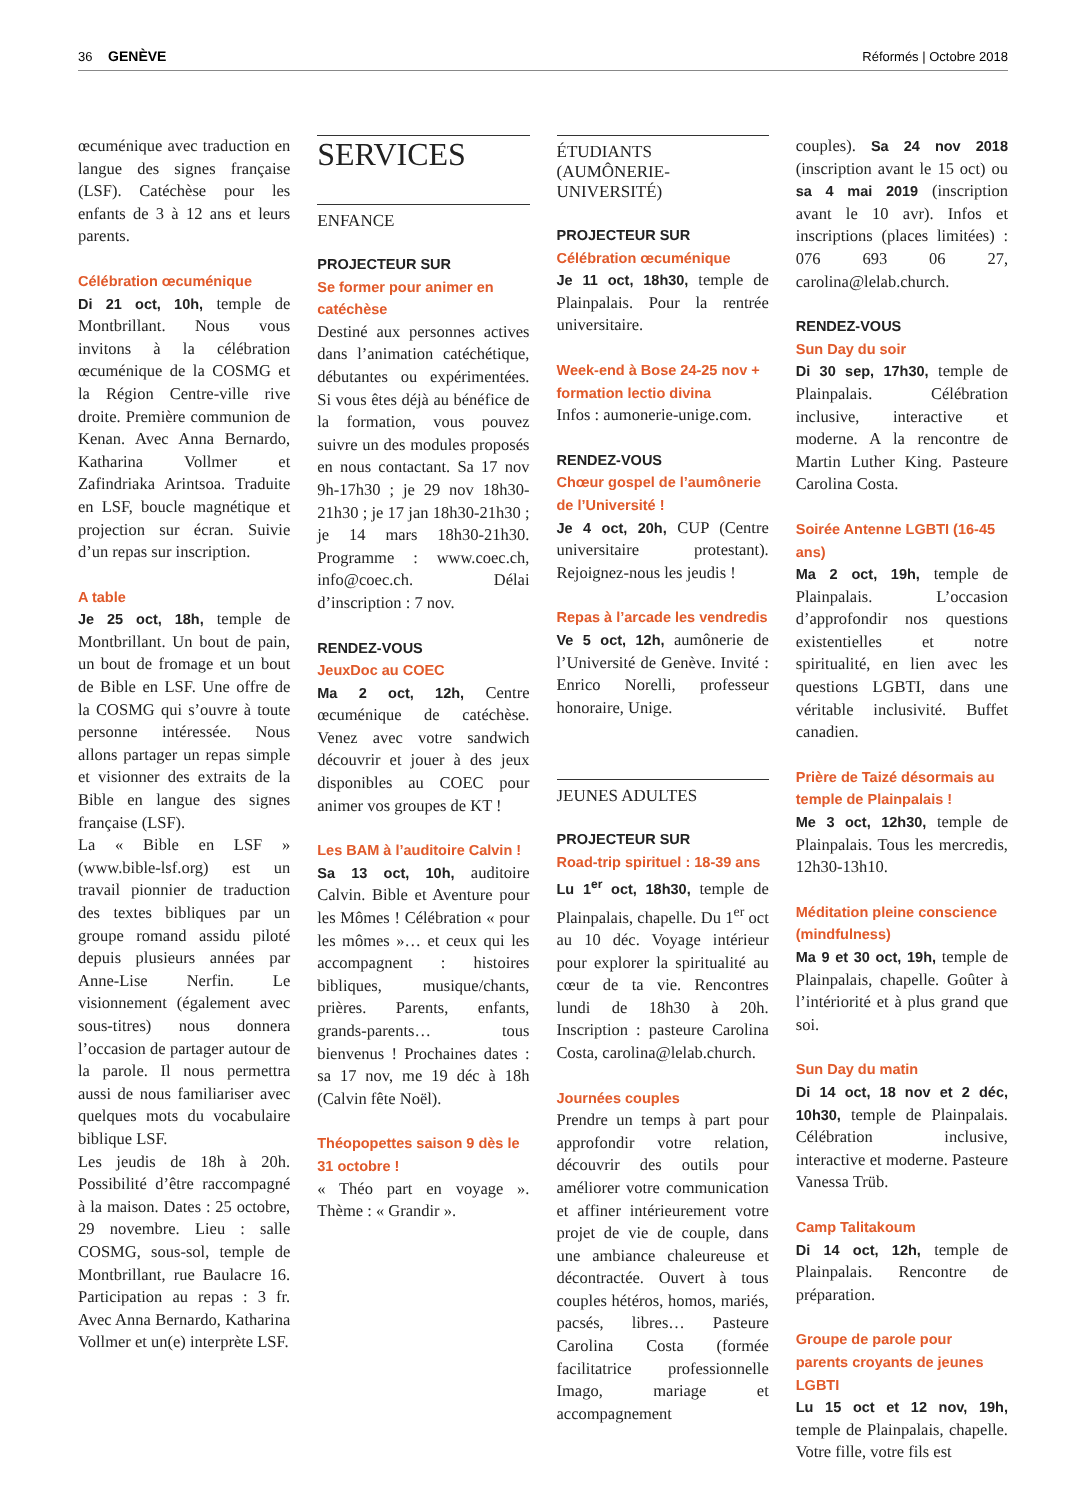36 GENÈVE
Réformés | Octobre 2018
œcuménique avec traduction en langue des signes française (LSF). Catéchèse pour les enfants de 3 à 12 ans et leurs parents.
Célébration œcuménique
Di 21 oct, 10h, temple de Montbrillant. Nous vous invitons à la célébration œcuménique de la COSMG et la Région Centre-ville rive droite. Première communion de Kenan. Avec Anna Bernardo, Katharina Vollmer et Zafindriaka Arintsoa. Traduite en LSF, boucle magnétique et projection sur écran. Suivie d’un repas sur inscription.
A table
Je 25 oct, 18h, temple de Montbrillant. Un bout de pain, un bout de fromage et un bout de Bible en LSF. Une offre de la COSMG qui s’ouvre à toute personne intéressée. Nous allons partager un repas simple et visionner des extraits de la Bible en langue des signes française (LSF).
La « Bible en LSF » (www.bible-lsf.org) est un travail pionnier de traduction des textes bibliques par un groupe romand assidu piloté depuis plusieurs années par Anne-Lise Nerfin. Le visionnement (également avec sous-titres) nous donnera l’occasion de partager autour de la parole. Il nous permettra aussi de nous familiariser avec quelques mots du vocabulaire biblique LSF.
Les jeudis de 18h à 20h. Possibilité d’être raccompagné à la maison. Dates : 25 octobre, 29 novembre. Lieu : salle COSMG, sous-sol, temple de Montbrillant, rue Baulacre 16. Participation au repas : 3 fr. Avec Anna Bernardo, Katharina Vollmer et un(e) interprète LSF.
SERVICES
ENFANCE
PROJECTEUR SUR
Se former pour animer en catéchèse
Destiné aux personnes actives dans l’animation catéchétique, débutantes ou expérimentées. Si vous êtes déjà au bénéfice de la formation, vous pouvez suivre un des modules proposés en nous contactant. Sa 17 nov 9h-17h30 ; je 29 nov 18h30-21h30 ; je 17 jan 18h30-21h30 ; je 14 mars 18h30-21h30. Programme : www.coec.ch, info@coec.ch. Délai d’inscription : 7 nov.
RENDEZ-VOUS
JeuxDoc au COEC
Ma 2 oct, 12h, Centre œcuménique de catéchèse. Venez avec votre sandwich découvrir et jouer à des jeux disponibles au COEC pour animer vos groupes de KT !
Les BAM à l’auditoire Calvin !
Sa 13 oct, 10h, auditoire Calvin. Bible et Aventure pour les Mômes ! Célébration « pour les mômes »… et ceux qui les accompagnent : histoires bibliques, musique/chants, prières. Parents, enfants, grands-parents… tous bienvenus ! Prochaines dates : sa 17 nov, me 19 déc à 18h (Calvin fête Noël).
Théopopettes saison 9 dès le 31 octobre !
« Théo part en voyage ». Thème : « Grandir ».
ÉTUDIANTS (AUMÔNERIE-UNIVERSITÉ)
PROJECTEUR SUR
Célébration œcuménique
Je 11 oct, 18h30, temple de Plainpalais. Pour la rentrée universitaire.
Week-end à Bose 24-25 nov + formation lectio divina
Infos : aumonerie-unige.com.
RENDEZ-VOUS
Chœur gospel de l’aumônerie de l’Université !
Je 4 oct, 20h, CUP (Centre universitaire protestant). Rejoignez-nous les jeudis !
Repas à l’arcade les vendredis
Ve 5 oct, 12h, aumônerie de l’Université de Genève. Invité : Enrico Norelli, professeur honoraire, Unige.
JEUNES ADULTES
PROJECTEUR SUR
Road-trip spirituel : 18-39 ans
Lu 1<sup>er</sup> oct, 18h30, temple de Plainpalais, chapelle. Du 1<sup>er</sup> oct au 10 déc. Voyage intérieur pour explorer la spiritualité au cœur de ta vie. Rencontres lundi de 18h30 à 20h. Inscription : pasteure Carolina Costa, carolina@lelab.church.
Journées couples
Prendre un temps à part pour approfondir votre relation, découvrir des outils pour améliorer votre communication et affiner intérieurement votre projet de vie de couple, dans une ambiance chaleureuse et décontractée. Ouvert à tous couples hétéros, homos, mariés, pacsés, libres… Pasteure Carolina Costa (formée facilitatrice professionnelle Imago, mariage et accompagnement
couples). Sa 24 nov 2018 (inscription avant le 15 oct) ou sa 4 mai 2019 (inscription avant le 10 avr). Infos et inscriptions (places limitées) : 076 693 06 27, carolina@lelab.church.
RENDEZ-VOUS
Sun Day du soir
Di 30 sep, 17h30, temple de Plainpalais. Célébration inclusive, interactive et moderne. A la rencontre de Martin Luther King. Pasteure Carolina Costa.
Soirée Antenne LGBTI (16-45 ans)
Ma 2 oct, 19h, temple de Plainpalais. L’occasion d’approfondir nos questions existentielles et notre spiritualité, en lien avec les questions LGBTI, dans une véritable inclusivité. Buffet canadien.
Prière de Taizé désormais au temple de Plainpalais !
Me 3 oct, 12h30, temple de Plainpalais. Tous les mercredis, 12h30-13h10.
Méditation pleine conscience (mindfulness)
Ma 9 et 30 oct, 19h, temple de Plainpalais, chapelle. Goûter à l’intériorité et à plus grand que soi.
Sun Day du matin
Di 14 oct, 18 nov et 2 déc, 10h30, temple de Plainpalais. Célébration inclusive, interactive et moderne. Pasteure Vanessa Trüb.
Camp Talitakoum
Di 14 oct, 12h, temple de Plainpalais. Rencontre de préparation.
Groupe de parole pour parents croyants de jeunes LGBTI
Lu 15 oct et 12 nov, 19h, temple de Plainpalais, chapelle. Votre fille, votre fils est